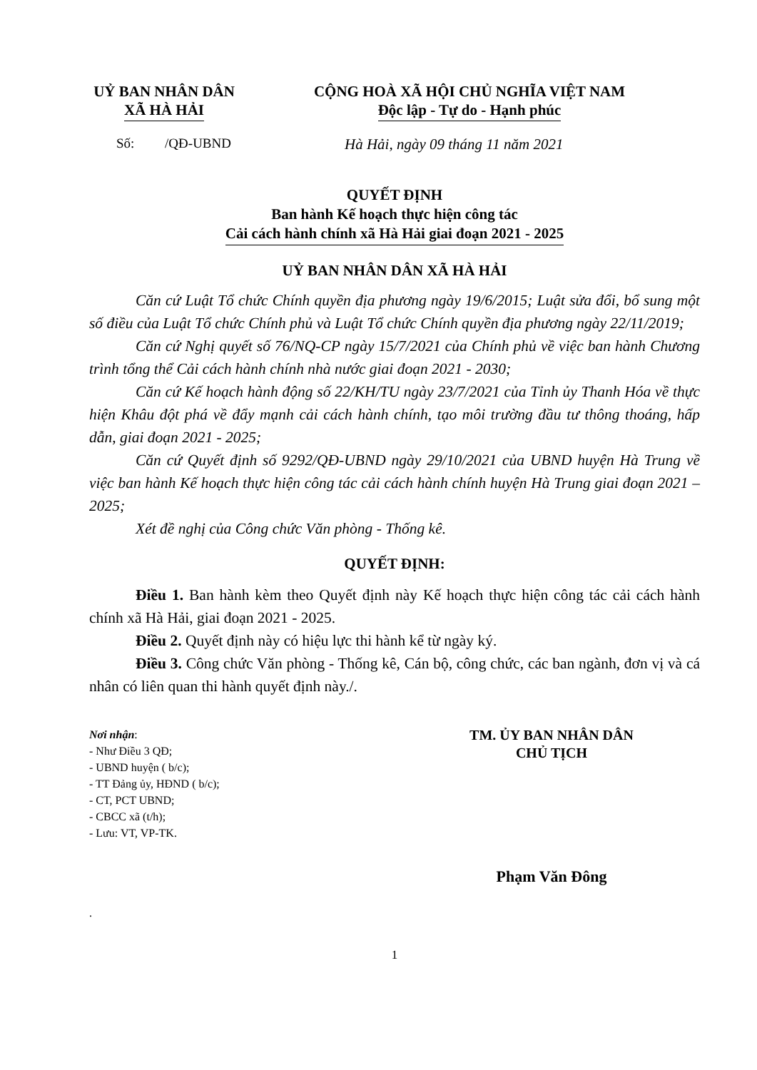UỶ BAN NHÂN DÂN
XÃ HÀ HẢI
CỘNG HOÀ XÃ HỘI CHỦ NGHĨA VIỆT NAM
Độc lập - Tự do - Hạnh phúc
Số: /QĐ-UBND Hà Hải, ngày 09 tháng 11 năm 2021
QUYẾT ĐỊNH
Ban hành Kế hoạch thực hiện công tác
Cải cách hành chính xã Hà Hải giai đoạn 2021 - 2025
UỶ BAN NHÂN DÂN XÃ HÀ HẢI
Căn cứ Luật Tổ chức Chính quyền địa phương ngày 19/6/2015; Luật sửa đổi, bổ sung một số điều của Luật Tổ chức Chính phủ và Luật Tổ chức Chính quyền địa phương ngày 22/11/2019;
Căn cứ Nghị quyết số 76/NQ-CP ngày 15/7/2021 của Chính phủ về việc ban hành Chương trình tổng thể Cải cách hành chính nhà nước giai đoạn 2021 - 2030;
Căn cứ Kế hoạch hành động số 22/KH/TU ngày 23/7/2021 của Tỉnh ủy Thanh Hóa về thực hiện Khâu đột phá về đẩy mạnh cải cách hành chính, tạo môi trường đầu tư thông thoáng, hấp dẫn, giai đoạn 2021 - 2025;
Căn cứ Quyết định số 9292/QĐ-UBND ngày 29/10/2021 của UBND huyện Hà Trung về việc ban hành Kế hoạch thực hiện công tác cải cách hành chính huyện Hà Trung giai đoạn 2021 – 2025;
Xét đề nghị của Công chức Văn phòng - Thống kê.
QUYẾT ĐỊNH:
Điều 1. Ban hành kèm theo Quyết định này Kế hoạch thực hiện công tác cải cách hành chính xã Hà Hải, giai đoạn 2021 - 2025.
Điều 2. Quyết định này có hiệu lực thi hành kể từ ngày ký.
Điều 3. Công chức Văn phòng - Thống kê, Cán bộ, công chức, các ban ngành, đơn vị và cá nhân có liên quan thi hành quyết định này./.
Nơi nhận:
- Như Điều 3 QĐ;
- UBND huyện ( b/c);
- TT Đảng ủy, HĐND ( b/c);
- CT, PCT UBND;
- CBCC xã (t/h);
- Lưu: VT, VP-TK.
TM. ỦY BAN NHÂN DÂN
CHỦ TỊCH
Phạm Văn Đông
.
1